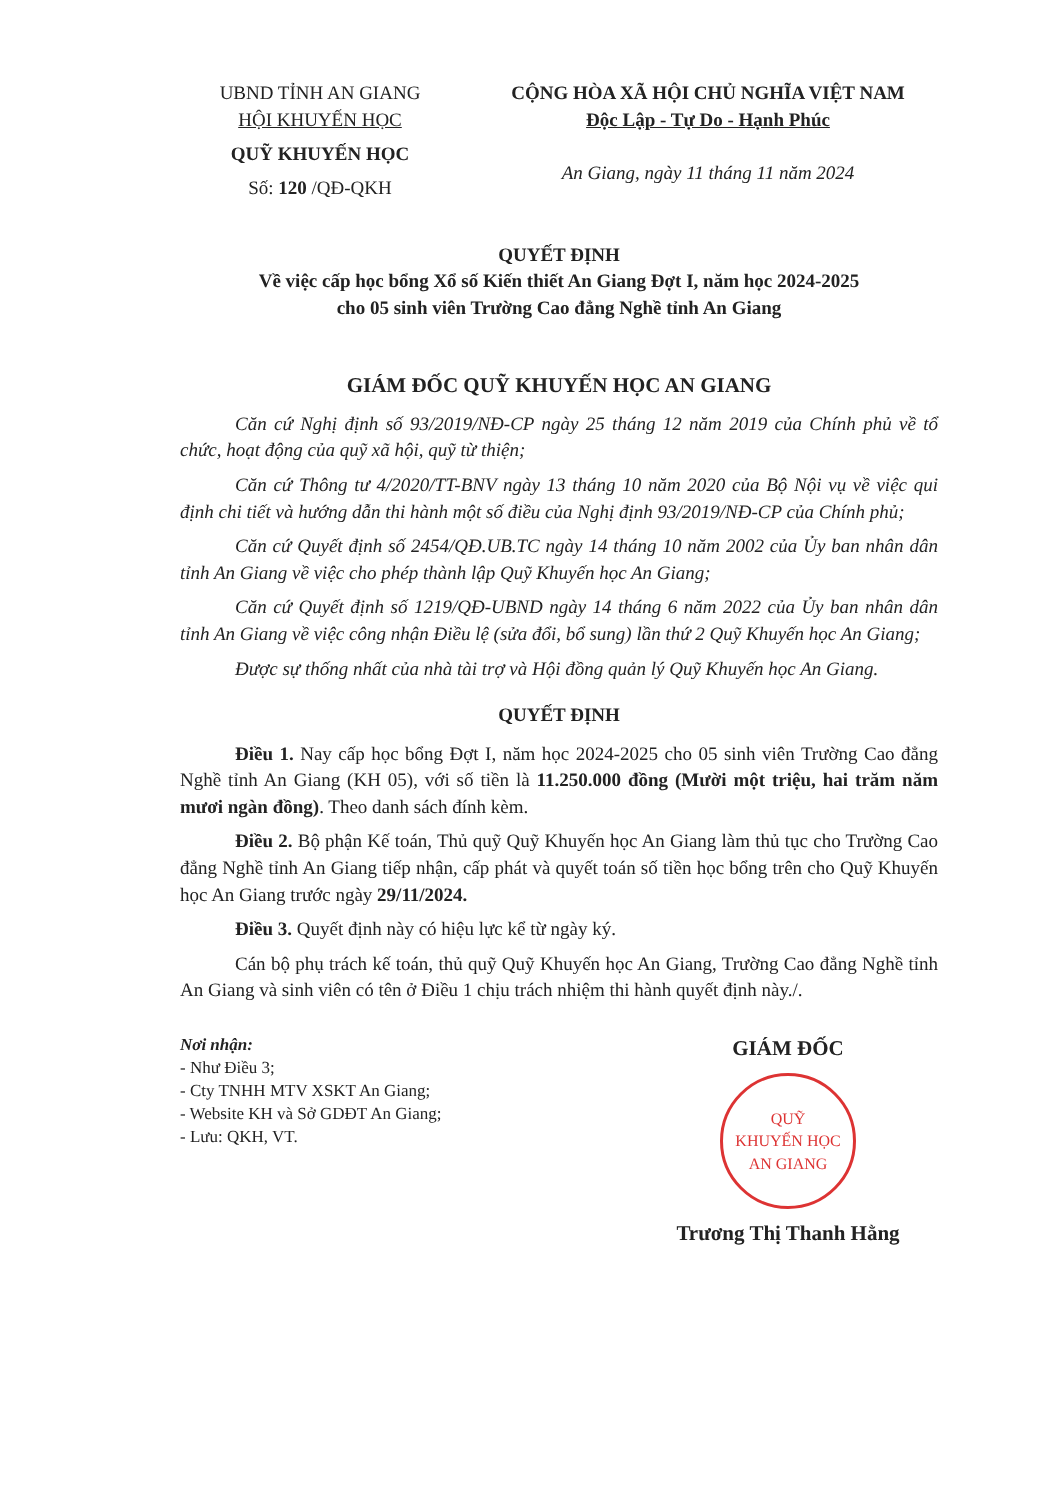UBND TỈNH AN GIANG
HỘI KHUYẾN HỌC
QUỸ KHUYẾN HỌC
Số: 120 /QĐ-QKH
CỘNG HÒA XÃ HỘI CHỦ NGHĨA VIỆT NAM
Độc Lập - Tự Do - Hạnh Phúc
An Giang, ngày 11 tháng 11 năm 2024
QUYẾT ĐỊNH
Về việc cấp học bổng Xổ số Kiến thiết An Giang Đợt I, năm học 2024-2025
cho 05 sinh viên Trường Cao đẳng Nghề tỉnh An Giang
GIÁM ĐỐC QUỸ KHUYẾN HỌC AN GIANG
Căn cứ Nghị định số 93/2019/NĐ-CP ngày 25 tháng 12 năm 2019 của Chính phủ về tổ chức, hoạt động của quỹ xã hội, quỹ từ thiện;
Căn cứ Thông tư 4/2020/TT-BNV ngày 13 tháng 10 năm 2020 của Bộ Nội vụ về việc qui định chi tiết và hướng dẫn thi hành một số điều của Nghị định 93/2019/NĐ-CP của Chính phủ;
Căn cứ Quyết định số 2454/QĐ.UB.TC ngày 14 tháng 10 năm 2002 của Ủy ban nhân dân tỉnh An Giang về việc cho phép thành lập Quỹ Khuyến học An Giang;
Căn cứ Quyết định số 1219/QĐ-UBND ngày 14 tháng 6 năm 2022 của Ủy ban nhân dân tỉnh An Giang về việc công nhận Điều lệ (sửa đổi, bổ sung) lần thứ 2 Quỹ Khuyến học An Giang;
Được sự thống nhất của nhà tài trợ và Hội đồng quản lý Quỹ Khuyến học An Giang.
QUYẾT ĐỊNH
Điều 1. Nay cấp học bổng Đợt I, năm học 2024-2025 cho 05 sinh viên Trường Cao đẳng Nghề tỉnh An Giang (KH 05), với số tiền là 11.250.000 đồng (Mười một triệu, hai trăm năm mươi ngàn đồng). Theo danh sách đính kèm.
Điều 2. Bộ phận Kế toán, Thủ quỹ Quỹ Khuyến học An Giang làm thủ tục cho Trường Cao đẳng Nghề tỉnh An Giang tiếp nhận, cấp phát và quyết toán số tiền học bổng trên cho Quỹ Khuyến học An Giang trước ngày 29/11/2024.
Điều 3. Quyết định này có hiệu lực kể từ ngày ký.
Cán bộ phụ trách kế toán, thủ quỹ Quỹ Khuyến học An Giang, Trường Cao đẳng Nghề tỉnh An Giang và sinh viên có tên ở Điều 1 chịu trách nhiệm thi hành quyết định này./.
Nơi nhận:
- Như Điều 3;
- Cty TNHH MTV XSKT An Giang;
- Website KH và Sở GDĐT An Giang;
- Lưu: QKH, VT.
GIÁM ĐỐC
QUỸ
KHUYẾN HỌC
AN GIANG
Trương Thị Thanh Hằng